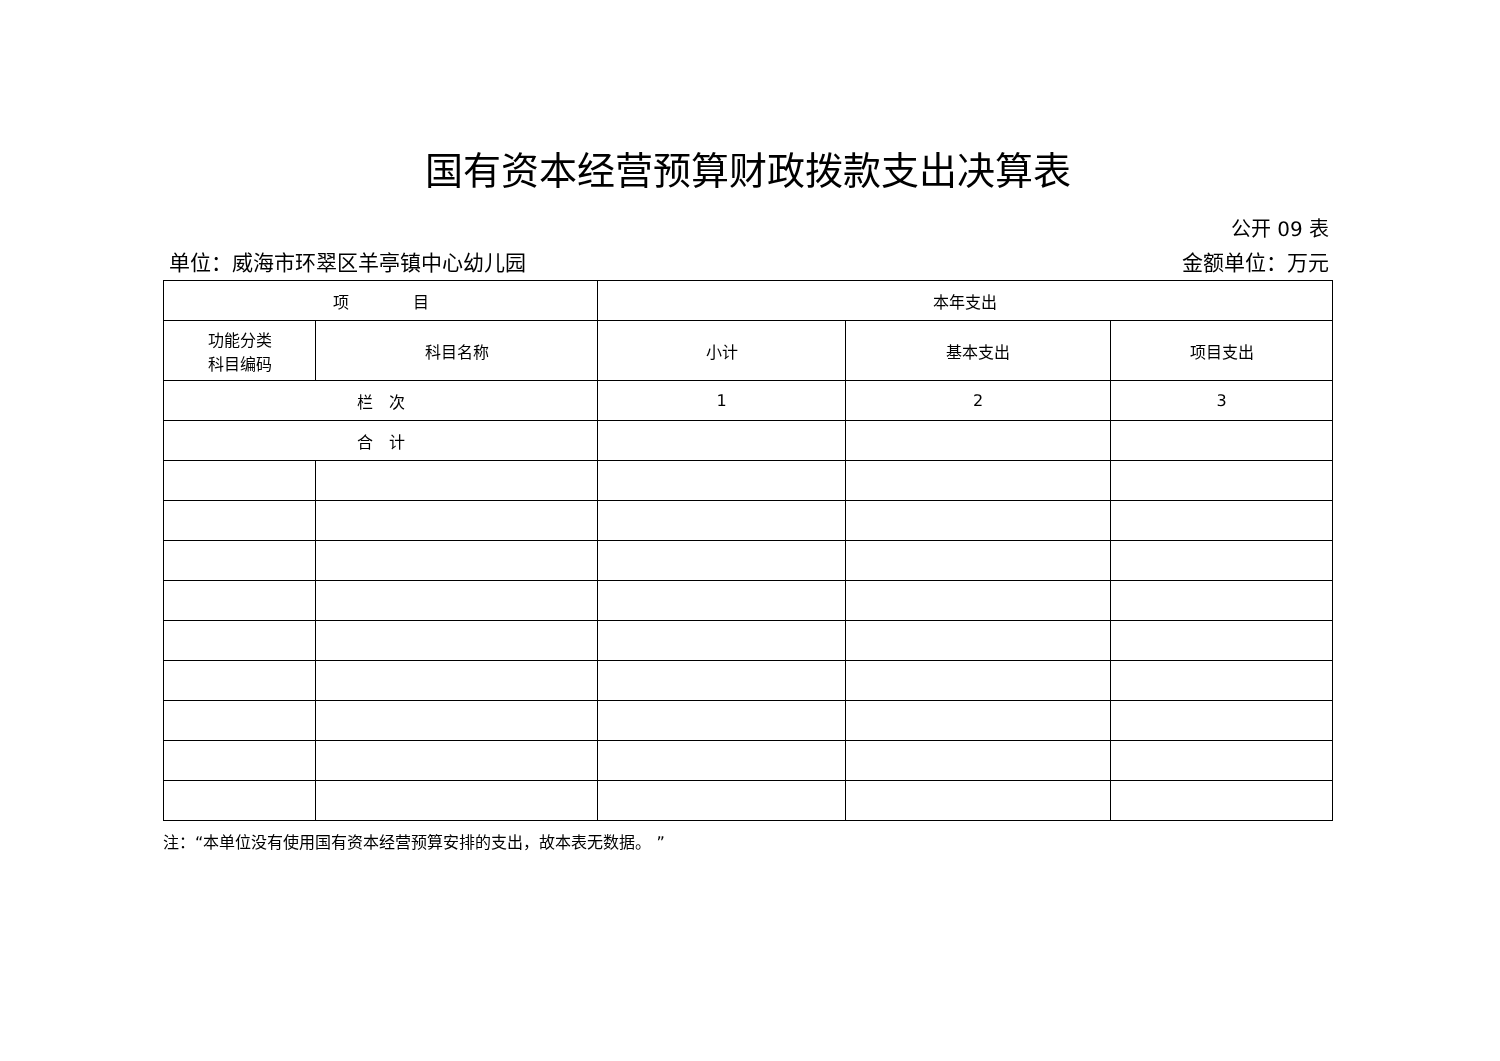国有资本经营预算财政拨款支出决算表
公开 09 表
单位：威海市环翠区羊亭镇中心幼儿园 金额单位：万元
| 项 目 | | 本年支出 | | |
| --- | --- | --- | --- | --- |
| 功能分类 科目编码 | 科目名称 | 小计 | 基本支出 | 项目支出 |
| 栏 次 | | 1 | 2 | 3 |
| 合 计 | | | | |
注：“本单位没有使用国有资本经营预算安排的支出，故本表无数据。 ”